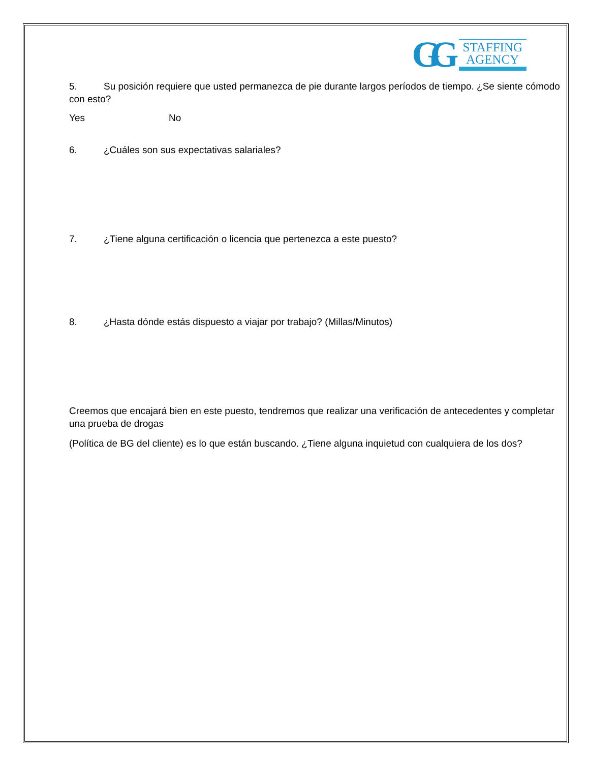GG
STAFFING
AGENCY
5. Su posición requiere que usted permanezca de pie durante largos períodos de tiempo. ¿Se siente cómodo con esto?
Yes No
6. ¿Cuáles son sus expectativas salariales?
7. ¿Tiene alguna certificación o licencia que pertenezca a este puesto?
8. ¿Hasta dónde estás dispuesto a viajar por trabajo? (Millas/Minutos)
Creemos que encajará bien en este puesto, tendremos que realizar una verificación de antecedentes y completar una prueba de drogas
(Política de BG del cliente) es lo que están buscando. ¿Tiene alguna inquietud con cualquiera de los dos?